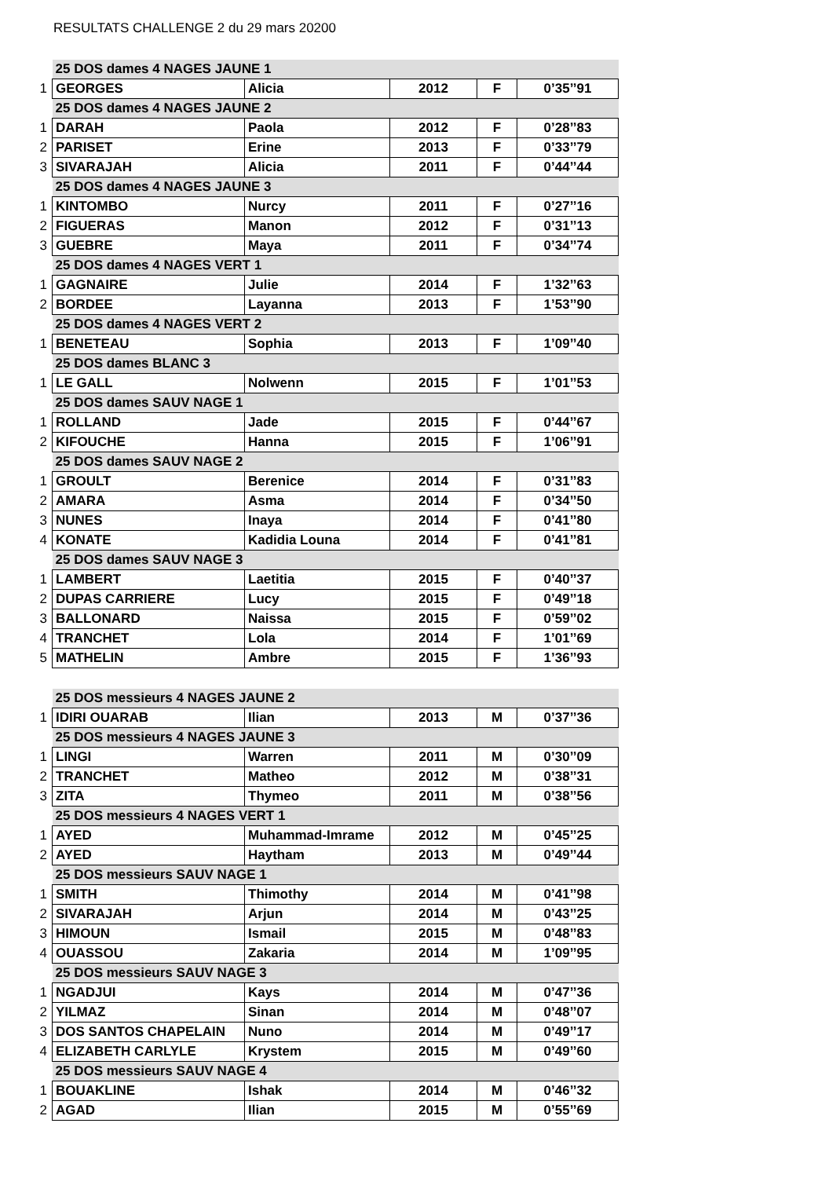RESULTATS CHALLENGE 2 du 29 mars 20200
| | 25 DOS dames 4 NAGES JAUNE 1 | | | | |
| 1 | GEORGES | Alicia | 2012 | F | 0’35’’91 |
| | 25 DOS dames 4 NAGES JAUNE 2 | | | | |
| 1 | DARAH | Paola | 2012 | F | 0’28’’83 |
| 2 | PARISET | Erine | 2013 | F | 0’33’’79 |
| 3 | SIVARAJAH | Alicia | 2011 | F | 0’44’’44 |
| | 25 DOS dames 4 NAGES JAUNE 3 | | | | |
| 1 | KINTOMBO | Nurcy | 2011 | F | 0’27’’16 |
| 2 | FIGUERAS | Manon | 2012 | F | 0’31’’13 |
| 3 | GUEBRE | Maya | 2011 | F | 0’34’’74 |
| | 25 DOS dames 4 NAGES VERT 1 | | | | |
| 1 | GAGNAIRE | Julie | 2014 | F | 1’32’’63 |
| 2 | BORDEE | Layanna | 2013 | F | 1’53’’90 |
| | 25 DOS dames 4 NAGES VERT 2 | | | | |
| 1 | BENETEAU | Sophia | 2013 | F | 1’09’’40 |
| | 25 DOS dames BLANC 3 | | | | |
| 1 | LE GALL | Nolwenn | 2015 | F | 1’01’’53 |
| | 25 DOS dames SAUV NAGE 1 | | | | |
| 1 | ROLLAND | Jade | 2015 | F | 0’44’’67 |
| 2 | KIFOUCHE | Hanna | 2015 | F | 1’06’’91 |
| | 25 DOS dames SAUV NAGE 2 | | | | |
| 1 | GROULT | Berenice | 2014 | F | 0’31’’83 |
| 2 | AMARA | Asma | 2014 | F | 0’34’’50 |
| 3 | NUNES | Inaya | 2014 | F | 0’41’’80 |
| 4 | KONATE | Kadidia Louna | 2014 | F | 0’41’’81 |
| | 25 DOS dames SAUV NAGE 3 | | | | |
| 1 | LAMBERT | Laetitia | 2015 | F | 0’40’’37 |
| 2 | DUPAS CARRIERE | Lucy | 2015 | F | 0’49’’18 |
| 3 | BALLONARD | Naissa | 2015 | F | 0’59’’02 |
| 4 | TRANCHET | Lola | 2014 | F | 1’01’’69 |
| 5 | MATHELIN | Ambre | 2015 | F | 1’36’’93 |
| | 25 DOS messieurs 4 NAGES JAUNE 2 | | | | |
| 1 | IDIRI OUARAB | Ilian | 2013 | M | 0’37’’36 |
| | 25 DOS messieurs 4 NAGES JAUNE 3 | | | | |
| 1 | LINGI | Warren | 2011 | M | 0’30’’09 |
| 2 | TRANCHET | Matheo | 2012 | M | 0’38’’31 |
| 3 | ZITA | Thymeo | 2011 | M | 0’38’’56 |
| | 25 DOS messieurs 4 NAGES VERT 1 | | | | |
| 1 | AYED | Muhammad-Imrame | 2012 | M | 0’45’’25 |
| 2 | AYED | Haytham | 2013 | M | 0’49’’44 |
| | 25 DOS messieurs SAUV NAGE 1 | | | | |
| 1 | SMITH | Thimothy | 2014 | M | 0’41’’98 |
| 2 | SIVARAJAH | Arjun | 2014 | M | 0’43’’25 |
| 3 | HIMOUN | Ismail | 2015 | M | 0’48’’83 |
| 4 | OUASSOU | Zakaria | 2014 | M | 1’09’’95 |
| | 25 DOS messieurs SAUV NAGE 3 | | | | |
| 1 | NGADJUI | Kays | 2014 | M | 0’47’’36 |
| 2 | YILMAZ | Sinan | 2014 | M | 0’48’’07 |
| 3 | DOS SANTOS CHAPELAIN | Nuno | 2014 | M | 0’49’’17 |
| 4 | ELIZABETH CARLYLE | Krystem | 2015 | M | 0’49’’60 |
| | 25 DOS messieurs SAUV NAGE 4 | | | | |
| 1 | BOUAKLINE | Ishak | 2014 | M | 0’46’’32 |
| 2 | AGAD | Ilian | 2015 | M | 0’55’’69 |